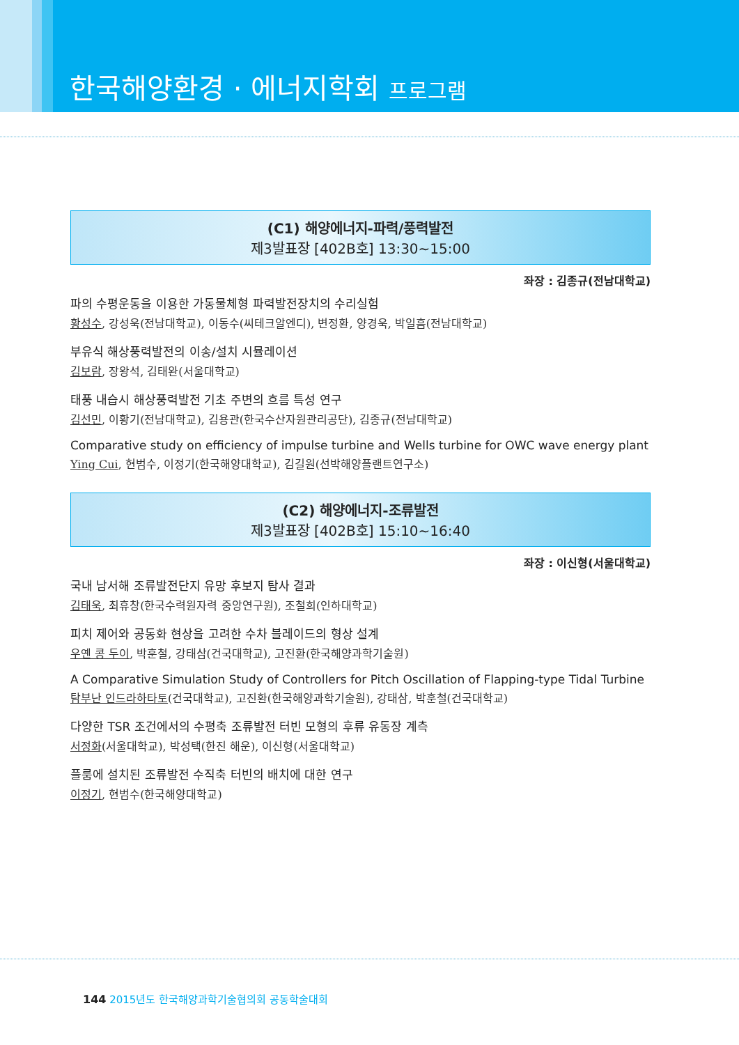한국해양환경 · 에너지학회 프로그램
(C1) 해양에너지-파력/풍력발전
제3발표장 [402B호] 13:30~15:00
좌장 : 김종규(전남대학교)
파의 수평운동을 이용한 가동물체형 파력발전장치의 수리실험
황성수, 강성욱(전남대학교), 이동수(씨테크알엔디), 변정환, 양경욱, 박일흠(전남대학교)
부유식 해상풍력발전의 이송/설치 시뮬레이션
김보람, 장왕석, 김태완(서울대학교)
태풍 내습시 해상풍력발전 기초 주변의 흐름 특성 연구
김선민, 이황기(전남대학교), 김용관(한국수산자원관리공단), 김종규(전남대학교)
Comparative study on efficiency of impulse turbine and Wells turbine for OWC wave energy plant
Ying Cui, 현범수, 이정기(한국해양대학교), 김길원(선박해양플랜트연구소)
(C2) 해양에너지-조류발전
제3발표장 [402B호] 15:10~16:40
좌장 : 이신형(서울대학교)
국내 남서해 조류발전단지 유망 후보지 탐사 결과
김태욱, 최휴창(한국수력원자력 중앙연구원), 조철희(인하대학교)
피치 제어와 공동화 현상을 고려한 수차 블레이드의 형상 설계
우옌 콩 두이, 박훈철, 강태삼(건국대학교), 고진환(한국해양과학기술원)
A Comparative Simulation Study of Controllers for Pitch Oscillation of Flapping-type Tidal Turbine
탐부난 인드라하타토(건국대학교), 고진환(한국해양과학기술원), 강태삼, 박훈철(건국대학교)
다양한 TSR 조건에서의 수평축 조류발전 터빈 모형의 후류 유동장 계측
서정화(서울대학교), 박성택(한진 해운), 이신형(서울대학교)
플룸에 설치된 조류발전 수직축 터빈의 배치에 대한 연구
이정기, 현범수(한국해양대학교)
144 2015년도 한국해양과학기술협의회 공동학술대회